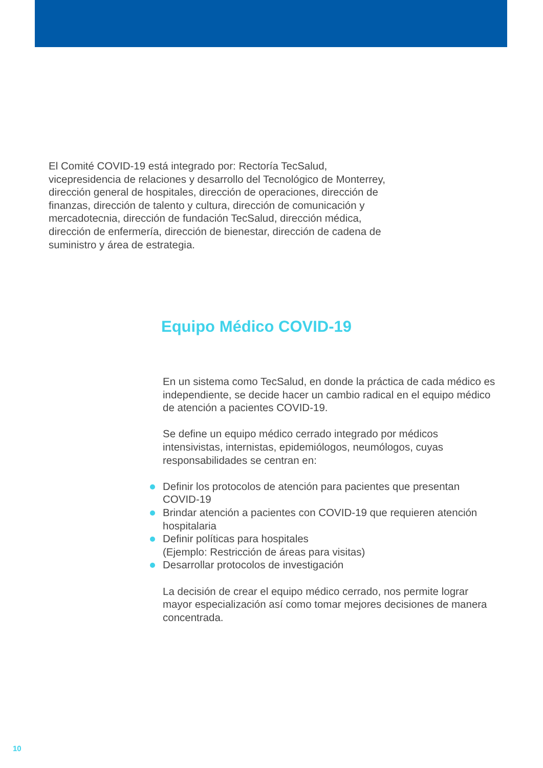El Comité COVID-19 está integrado por: Rectoría TecSalud, vicepresidencia de relaciones y desarrollo del Tecnológico de Monterrey, dirección general de hospitales, dirección de operaciones, dirección de finanzas, dirección de talento y cultura, dirección de comunicación y mercadotecnia, dirección de fundación TecSalud, dirección médica, dirección de enfermería, dirección de bienestar, dirección de cadena de suministro y área de estrategia.
Equipo Médico COVID-19
En un sistema como TecSalud, en donde la práctica de cada médico es independiente, se decide hacer un cambio radical en el equipo médico de atención a pacientes COVID-19.
Se define un equipo médico cerrado integrado por médicos intensivistas, internistas, epidemiólogos, neumólogos, cuyas responsabilidades se centran en:
Definir los protocolos de atención para pacientes que presentan COVID-19
Brindar atención a pacientes con COVID-19 que requieren atención hospitalaria
Definir políticas para hospitales
(Ejemplo: Restricción de áreas para visitas)
Desarrollar protocolos de investigación
La decisión de crear el equipo médico cerrado, nos permite lograr mayor especialización así como tomar mejores decisiones de manera concentrada.
10